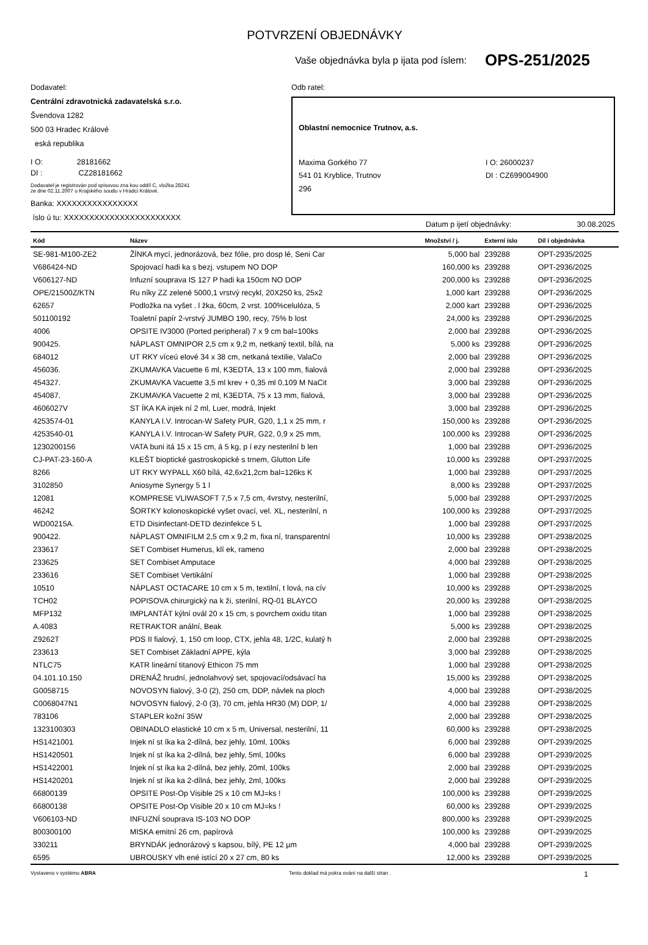POTVRZENÍ OBJEDNÁVKY
Vaše objednávka byla p ijata pod íslem: OPS-251/2025
Dodavatel:
Centrální zdravotnická zadavatelská s.r.o.
Švendova 1282
500 03 Hradec Králové
eská republika
I O: 28181662
DI : CZ28181662
Dodavatel je registrován pod spisovou zna kou oddíl C, vložka 28241
ze dne 02.11.2007 u Krajského soudu v Hradci Králové.
Banka: XXXXXXXXXXXXXXXX
íslo ú tu: XXXXXXXXXXXXXXXXXXXXXXX
Odb ratel:
Oblastní nemocnice Trutnov, a.s.
Maxima Gorkého 77
541 01 Kryblice, Trutnov
296
I O: 26000237
DI : CZ699004900
Datum p ijetí objednávky: 30.08.2025
| Kód | Název | Množství / j. | Externí íslo | Díl í objednávka |
| --- | --- | --- | --- | --- |
| SE-981-M100-ZE2 | ŽÍNKA mycí, jednorázová, bez fólie, pro dosp lé, Seni Car | 5,000 bal | 239288 | OPT-2935/2025 |
| V686424-ND | Spojovací hadi ka s bezj. vstupem NO DOP | 160,000 ks | 239288 | OPT-2936/2025 |
| V606127-ND | Infuzní souprava IS 127 P hadi ka 150cm NO DOP | 200,000 ks | 239288 | OPT-2936/2025 |
| OPE/21500Z/KTN | Ru níky ZZ zelené 5000,1 vrstvý recykl, 20X250 ks, 25x2 | 1,000 kart | 239288 | OPT-2936/2025 |
| 62657 | Podložka na vyšet . l žka, 60cm, 2 vrst. 100%celulóza, 5 | 2,000 kart | 239288 | OPT-2936/2025 |
| 501100192 | Toaletní papír 2-vrstvý JUMBO 190, recy, 75% b lost | 24,000 ks | 239288 | OPT-2936/2025 |
| 4006 | OPSITE IV3000 (Ported peripheral) 7 x 9 cm bal=100ks | 2,000 bal | 239288 | OPT-2936/2025 |
| 900425. | NÁPLAST OMNIPOR 2,5 cm x 9,2 m, netkaný textil, bílá, na | 5,000 ks | 239288 | OPT-2936/2025 |
| 684012 | UT RKY víceú elové 34 x 38 cm, netkaná textilie, ValaCo | 2,000 bal | 239288 | OPT-2936/2025 |
| 456036. | ZKUMAVKA Vacuette 6 ml, K3EDTA, 13 x 100 mm, fialová | 2,000 bal | 239288 | OPT-2936/2025 |
| 454327. | ZKUMAVKA Vacuette 3,5 ml krev + 0,35 ml 0,109 M NaCit | 3,000 bal | 239288 | OPT-2936/2025 |
| 454087. | ZKUMAVKA Vacuette 2 ml, K3EDTA, 75 x 13 mm, fialová, | 3,000 bal | 239288 | OPT-2936/2025 |
| 4606027V | ST ÍKA KA injek ní 2 ml, Luer, modrá, Injekt | 3,000 bal | 239288 | OPT-2936/2025 |
| 4253574-01 | KANYLA I.V. Introcan-W Safety PUR, G20, 1,1 x 25 mm, r | 150,000 ks | 239288 | OPT-2936/2025 |
| 4253540-01 | KANYLA I.V. Introcan-W Safety PUR, G22, 0,9 x 25 mm, | 100,000 ks | 239288 | OPT-2936/2025 |
| 1230200156 | VATA buni itá 15 x 15 cm, á 5 kg, p í ezy nesterilní b len | 1,000 bal | 239288 | OPT-2936/2025 |
| CJ-PAT-23-160-A | KLEŠT bioptické gastroskopické s trnem, Glutton Life | 10,000 ks | 239288 | OPT-2937/2025 |
| 8266 | UT RKY WYPALL X60 bílá, 42,6x21,2cm bal=126ks K | 1,000 bal | 239288 | OPT-2937/2025 |
| 3102850 | Aniosyme Synergy 5 1 l | 8,000 ks | 239288 | OPT-2937/2025 |
| 12081 | KOMPRESE VLIWASOFT 7,5 x 7,5 cm, 4vrstvy, nesterilní, | 5,000 bal | 239288 | OPT-2937/2025 |
| 46242 | ŠORTKY kolonoskopické vyšet ovací, vel. XL, nesterilní, n | 100,000 ks | 239288 | OPT-2937/2025 |
| WD00215A. | ETD Disinfectant-DETD dezinfekce 5 L | 1,000 bal | 239288 | OPT-2937/2025 |
| 900422. | NÁPLAST OMNIFILM 2,5 cm x 9,2 m, fixa ní, transparentní | 10,000 ks | 239288 | OPT-2938/2025 |
| 233617 | SET Combiset Humerus, klí ek, rameno | 2,000 bal | 239288 | OPT-2938/2025 |
| 233625 | SET Combiset Amputace | 4,000 bal | 239288 | OPT-2938/2025 |
| 233616 | SET Combiset Vertikální | 1,000 bal | 239288 | OPT-2938/2025 |
| 10510 | NÁPLAST OCTACARE 10 cm x 5 m, textilní, t lová, na cív | 10,000 ks | 239288 | OPT-2938/2025 |
| TCH02 | POPISOVA chirurgický na k ži, sterilní, RQ-01 BLAYCO | 20,000 ks | 239288 | OPT-2938/2025 |
| MFP132 | IMPLANTÁT kýlní ovál 20 x 15 cm, s povrchem oxidu titan | 1,000 bal | 239288 | OPT-2938/2025 |
| A.4083 | RETRAKTOR anální, Beak | 5,000 ks | 239288 | OPT-2938/2025 |
| Z9262T | PDS II fialový, 1, 150 cm loop, CTX, jehla 48, 1/2C, kulatý h | 2,000 bal | 239288 | OPT-2938/2025 |
| 233613 | SET Combiset Základní APPE, kýla | 3,000 bal | 239288 | OPT-2938/2025 |
| NTLC75 | KATR lineární titanový Ethicon 75 mm | 1,000 bal | 239288 | OPT-2938/2025 |
| 04.101.10.150 | DRENÁŽ hrudní, jednolahvový set, spojovací/odsávací ha | 15,000 ks | 239288 | OPT-2938/2025 |
| G0058715 | NOVOSYN fialový, 3-0 (2), 250 cm, DDP, návlek na ploch | 4,000 bal | 239288 | OPT-2938/2025 |
| C0068047N1 | NOVOSYN fialový, 2-0 (3), 70 cm, jehla HR30 (M) DDP, 1/ | 4,000 bal | 239288 | OPT-2938/2025 |
| 783106 | STAPLER kožní 35W | 2,000 bal | 239288 | OPT-2938/2025 |
| 1323100303 | OBINADLO elastické 10 cm x 5 m, Universal, nesterilní, 11 | 60,000 ks | 239288 | OPT-2938/2025 |
| HS1421001 | Injek ní st íka ka 2-dílná, bez jehly, 10ml, 100ks | 6,000 bal | 239288 | OPT-2939/2025 |
| HS1420501 | Injek ní st íka ka 2-dílná, bez jehly, 5ml, 100ks | 6,000 bal | 239288 | OPT-2939/2025 |
| HS1422001 | Injek ní st íka ka 2-dílná, bez jehly, 20ml, 100ks | 2,000 bal | 239288 | OPT-2939/2025 |
| HS1420201 | Injek ní st íka ka 2-dílná, bez jehly, 2ml, 100ks | 2,000 bal | 239288 | OPT-2939/2025 |
| 66800139 | OPSITE Post-Op Visible 25 x 10 cm MJ=ks ! | 100,000 ks | 239288 | OPT-2939/2025 |
| 66800138 | OPSITE Post-Op Visible 20 x 10 cm MJ=ks ! | 60,000 ks | 239288 | OPT-2939/2025 |
| V606103-ND | INFUZNÍ souprava IS-103 NO DOP | 800,000 ks | 239288 | OPT-2939/2025 |
| 800300100 | MISKA emitní 26 cm, papírová | 100,000 ks | 239288 | OPT-2939/2025 |
| 330211 | BRYNDÁK jednorázový s kapsou, bílý, PE 12 µm | 4,000 bal | 239288 | OPT-2939/2025 |
| 6595 | UBROUSKY vlh ené istící 20 x 27 cm, 80 ks | 12,000 ks | 239288 | OPT-2939/2025 |
Vystaveno v systému ABRA Tento doklad má pokra ování na další stran . 1